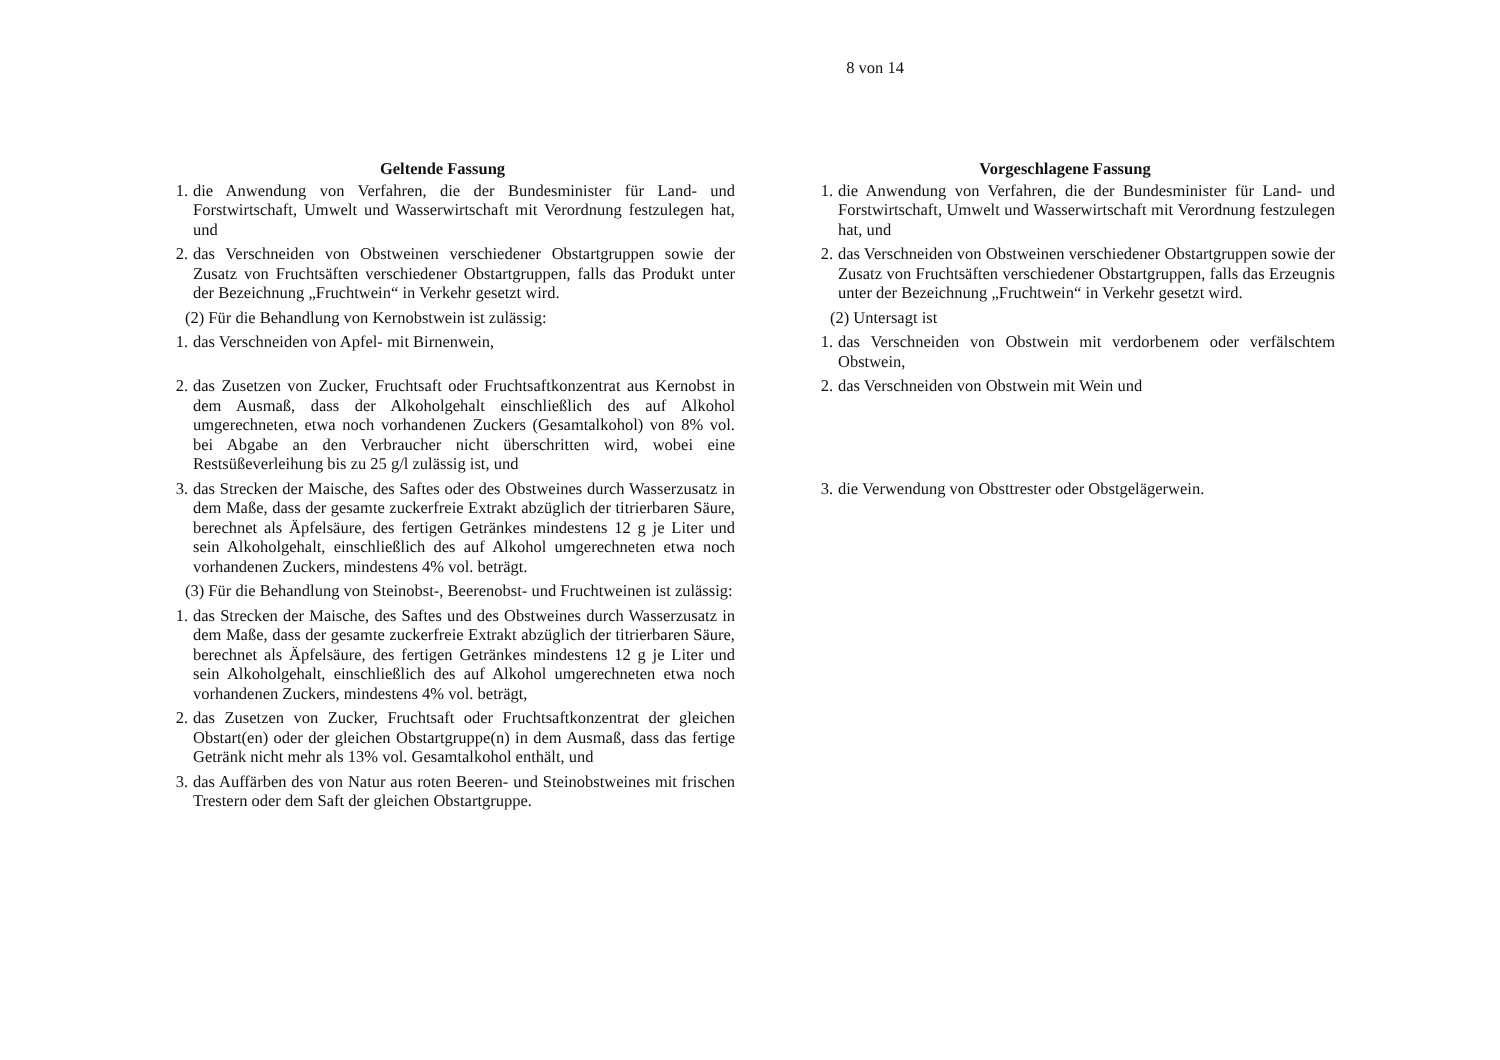8 von 14
| Geltende Fassung | | Vorgeschlagene Fassung |
| 1. die Anwendung von Verfahren, die der Bundesminister für Land- und Forstwirtschaft, Umwelt und Wasserwirtschaft mit Verordnung festzulegen hat, und | | 1. die Anwendung von Verfahren, die der Bundesminister für Land- und Forstwirtschaft, Umwelt und Wasserwirtschaft mit Verordnung festzulegen hat, und |
| 2. das Verschneiden von Obstweinen verschiedener Obstartgruppen sowie der Zusatz von Fruchtsäften verschiedener Obstartgruppen, falls das Produkt unter der Bezeichnung „Fruchtwein“ in Verkehr gesetzt wird. | | 2. das Verschneiden von Obstweinen verschiedener Obstartgruppen sowie der Zusatz von Fruchtsäften verschiedener Obstartgruppen, falls das Erzeugnis unter der Bezeichnung „Fruchtwein“ in Verkehr gesetzt wird. |
| (2) Für die Behandlung von Kernobstwein ist zulässig: | | (2) Untersagt ist |
| 1. das Verschneiden von Apfel- mit Birnenwein, | | 1. das Verschneiden von Obstwein mit verdorbenem oder verfälschtem Obstwein, |
| 2. das Zusetzen von Zucker, Fruchtsaft oder Fruchtsaftkonzentrat aus Kernobst in dem Ausmaß, dass der Alkoholgehalt einschließlich des auf Alkohol umgerechneten, etwa noch vorhandenen Zuckers (Gesamtalkohol) von 8% vol. bei Abgabe an den Verbraucher nicht überschritten wird, wobei eine Restsüßeverleihung bis zu 25 g/l zulässig ist, und | | 2. das Verschneiden von Obstwein mit Wein und |
| 3. das Strecken der Maische, des Saftes oder des Obstweines durch Wasserzusatz in dem Maße, dass der gesamte zuckerfreie Extrakt abzüglich der titrierbaren Säure, berechnet als Äpfelsäure, des fertigen Getränkes mindestens 12 g je Liter und sein Alkoholgehalt, einschließlich des auf Alkohol umgerechneten etwa noch vorhandenen Zuckers, mindestens 4% vol. beträgt. | | 3. die Verwendung von Obsttrester oder Obstgelägerwein. |
| (3) Für die Behandlung von Steinobst-, Beerenobst- und Fruchtweinen ist zulässig: | | |
| 1. das Strecken der Maische, des Saftes und des Obstweines durch Wasserzusatz in dem Maße, dass der gesamte zuckerfreie Extrakt abzüglich der titrierbaren Säure, berechnet als Äpfelsäure, des fertigen Getränkes mindestens 12 g je Liter und sein Alkoholgehalt, einschließlich des auf Alkohol umgerechneten etwa noch vorhandenen Zuckers, mindestens 4% vol. beträgt, | | |
| 2. das Zusetzen von Zucker, Fruchtsaft oder Fruchtsaftkonzentrat der gleichen Obstart(en) oder der gleichen Obstartgruppe(n) in dem Ausmaß, dass das fertige Getränk nicht mehr als 13% vol. Gesamtalkohol enthält, und | | |
| 3. das Auffärben des von Natur aus roten Beeren- und Steinobstweines mit frischen Trestern oder dem Saft der gleichen Obstartgruppe. | | |